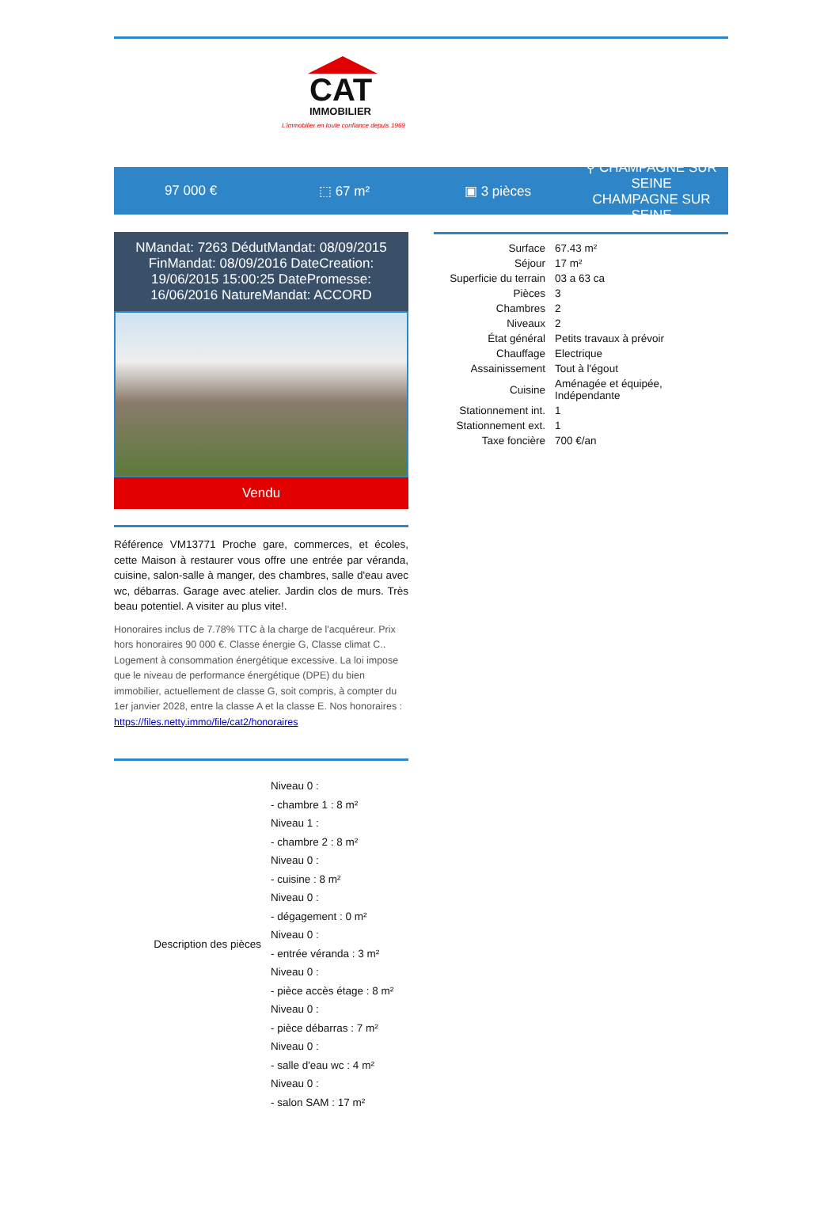CAT
IMMOBILIER
L'immobilier en toute confiance depuis 1969
97 000 € ⬚ 67 m² ▣ 3 pièces
⚲ CHAMPAGNE SUR SEINE
CHAMPAGNE SUR SEINE
NMandat: 7263 DédutMandat: 08/09/2015 FinMandat: 08/09/2016 DateCreation: 19/06/2015 15:00:25 DatePromesse: 16/06/2016 NatureMandat: ACCORD
Vendu
Référence VM13771 Proche gare, commerces, et écoles, cette Maison à restaurer vous offre une entrée par véranda, cuisine, salon-salle à manger, des chambres, salle d'eau avec wc, débarras. Garage avec atelier. Jardin clos de murs. Très beau potentiel. A visiter au plus vite!.
Honoraires inclus de 7.78% TTC à la charge de l'acquéreur. Prix hors honoraires 90 000 €. Classe énergie G, Classe climat C.. Logement à consommation énergétique excessive. La loi impose que le niveau de performance énergétique (DPE) du bien immobilier, actuellement de classe G, soit compris, à compter du 1er janvier 2028, entre la classe A et la classe E. Nos honoraires :
https://files.netty.immo/file/cat2/honoraires
| Description des pièces | Niveau 0 : |
| | - chambre 1 : 8 m² |
| | Niveau 1 : |
| | - chambre 2 : 8 m² |
| | Niveau 0 : |
| | - cuisine : 8 m² |
| | Niveau 0 : |
| | - dégagement : 0 m² |
| | Niveau 0 : |
| | - entrée véranda : 3 m² |
| | Niveau 0 : |
| | - pièce accès étage : 8 m² |
| | Niveau 0 : |
| | - pièce débarras : 7 m² |
| | Niveau 0 : |
| | - salle d'eau wc : 4 m² |
| | Niveau 0 : |
| | - salon SAM : 17 m² |
| Surface | 67.43 m² |
| Séjour | 17 m² |
| Superficie du terrain | 03 a 63 ca |
| Pièces | 3 |
| Chambres | 2 |
| Niveaux | 2 |
| État général | Petits travaux à prévoir |
| Chauffage | Electrique |
| Assainissement | Tout à l'égout |
| Cuisine | Aménagée et équipée, Indépendante |
| Stationnement int. | 1 |
| Stationnement ext. | 1 |
| Taxe foncière | 700 €/an |